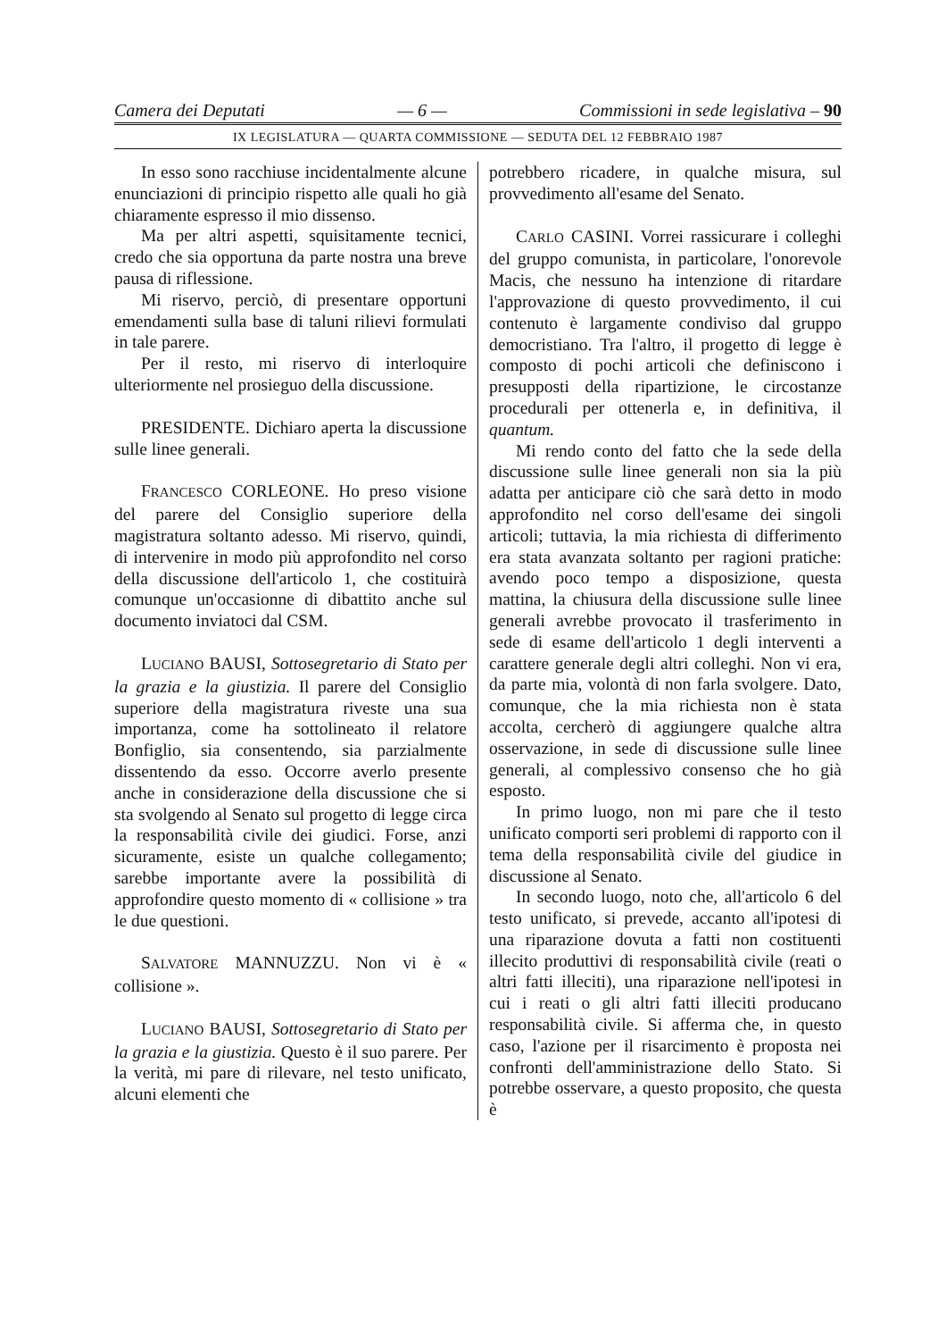Camera dei Deputati — 6 — Commissioni in sede legislativa – 90
IX LEGISLATURA — QUARTA COMMISSIONE — SEDUTA DEL 12 FEBBRAIO 1987
In esso sono racchiuse incidentalmente alcune enunciazioni di principio rispetto alle quali ho già chiaramente espresso il mio dissenso.
Ma per altri aspetti, squisitamente tecnici, credo che sia opportuna da parte nostra una breve pausa di riflessione.
Mi riservo, perciò, di presentare opportuni emendamenti sulla base di taluni rilievi formulati in tale parere.
Per il resto, mi riservo di interloquire ulteriormente nel prosieguo della discussione.
PRESIDENTE. Dichiaro aperta la discussione sulle linee generali.
FRANCESCO CORLEONE. Ho preso visione del parere del Consiglio superiore della magistratura soltanto adesso. Mi riservo, quindi, di intervenire in modo più approfondito nel corso della discussione dell'articolo 1, che costituirà comunque un'occasionne di dibattito anche sul documento inviatoci dal CSM.
LUCIANO BAUSI, Sottosegretario di Stato per la grazia e la giustizia. Il parere del Consiglio superiore della magistratura riveste una sua importanza, come ha sottolineato il relatore Bonfiglio, sia consentendo, sia parzialmente dissentendo da esso. Occorre averlo presente anche in considerazione della discussione che si sta svolgendo al Senato sul progetto di legge circa la responsabilità civile dei giudici. Forse, anzi sicuramente, esiste un qualche collegamento; sarebbe importante avere la possibilità di approfondire questo momento di « collisione » tra le due questioni.
SALVATORE MANNUZZU. Non vi è « collisione ».
LUCIANO BAUSI, Sottosegretario di Stato per la grazia e la giustizia. Questo è il suo parere. Per la verità, mi pare di rilevare, nel testo unificato, alcuni elementi che
potrebbero ricadere, in qualche misura, sul provvedimento all'esame del Senato.
CARLO CASINI. Vorrei rassicurare i colleghi del gruppo comunista, in particolare, l'onorevole Macis, che nessuno ha intenzione di ritardare l'approvazione di questo provvedimento, il cui contenuto è largamente condiviso dal gruppo democristiano. Tra l'altro, il progetto di legge è composto di pochi articoli che definiscono i presupposti della ripartizione, le circostanze procedurali per ottenerla e, in definitiva, il quantum.
Mi rendo conto del fatto che la sede della discussione sulle linee generali non sia la più adatta per anticipare ciò che sarà detto in modo approfondito nel corso dell'esame dei singoli articoli; tuttavia, la mia richiesta di differimento era stata avanzata soltanto per ragioni pratiche: avendo poco tempo a disposizione, questa mattina, la chiusura della discussione sulle linee generali avrebbe provocato il trasferimento in sede di esame dell'articolo 1 degli interventi a carattere generale degli altri colleghi. Non vi era, da parte mia, volontà di non farla svolgere. Dato, comunque, che la mia richiesta non è stata accolta, cercherò di aggiungere qualche altra osservazione, in sede di discussione sulle linee generali, al complessivo consenso che ho già esposto.
In primo luogo, non mi pare che il testo unificato comporti seri problemi di rapporto con il tema della responsabilità civile del giudice in discussione al Senato.
In secondo luogo, noto che, all'articolo 6 del testo unificato, si prevede, accanto all'ipotesi di una riparazione dovuta a fatti non costituenti illecito produttivi di responsabilità civile (reati o altri fatti illeciti), una riparazione nell'ipotesi in cui i reati o gli altri fatti illeciti producano responsabilità civile. Si afferma che, in questo caso, l'azione per il risarcimento è proposta nei confronti dell'amministrazione dello Stato. Si potrebbe osservare, a questo proposito, che questa è